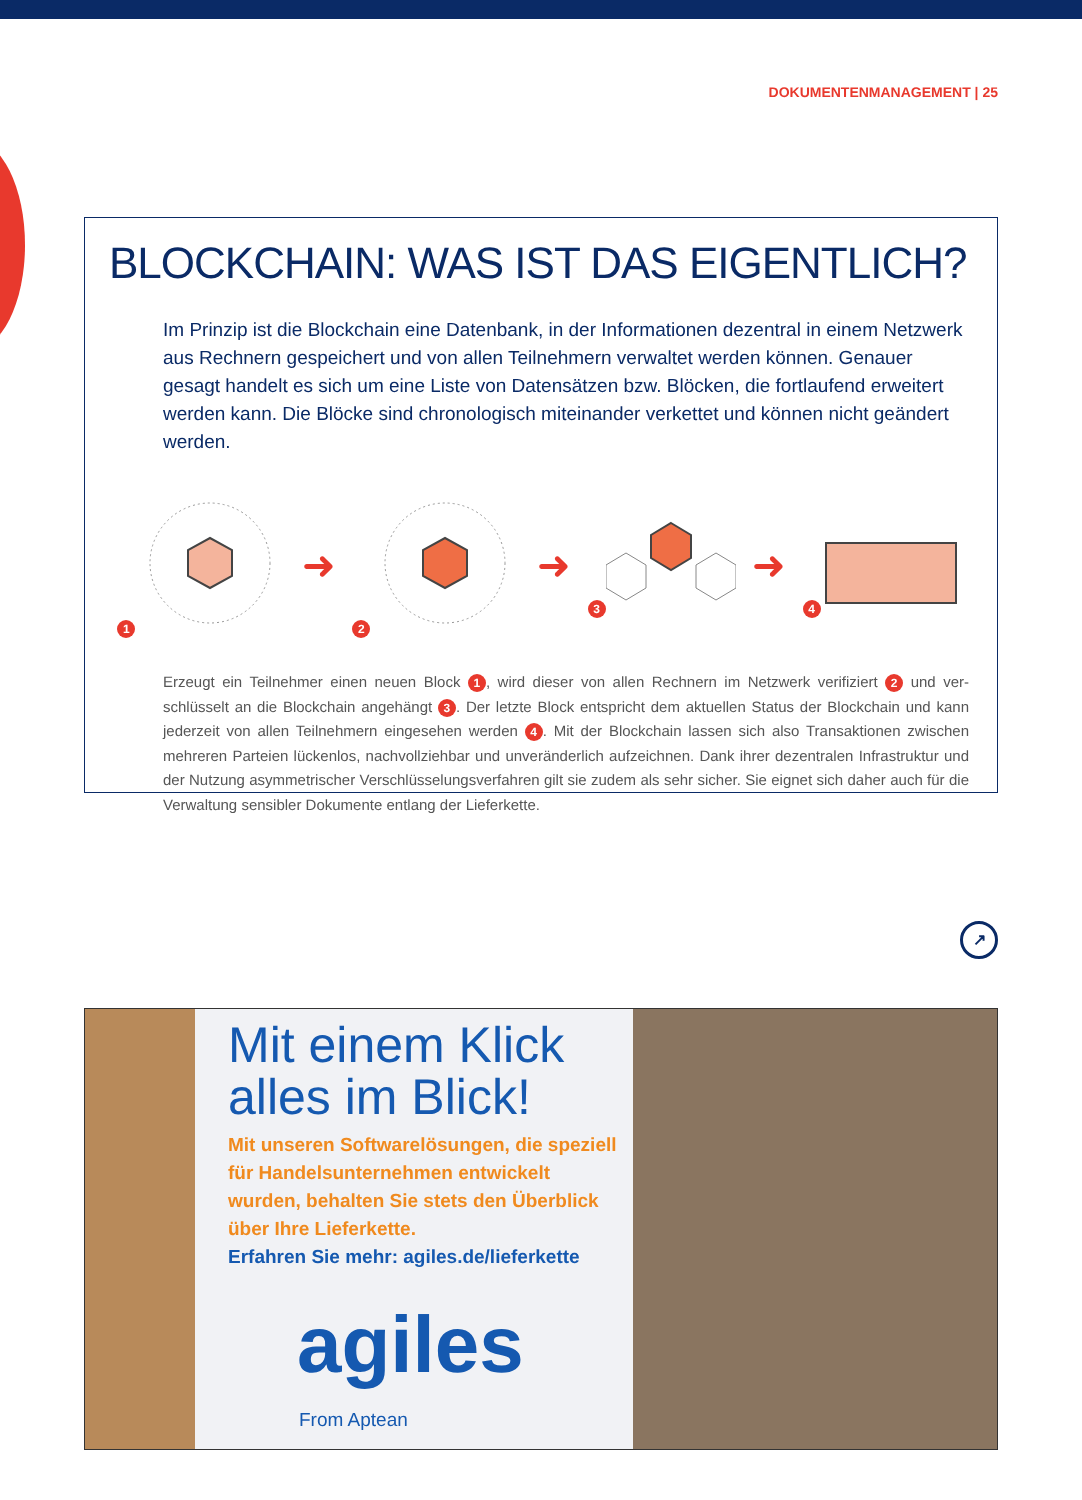DOKUMENTENMANAGEMENT | 25
BLOCKCHAIN: WAS IST DAS EIGENTLICH?
Im Prinzip ist die Blockchain eine Datenbank, in der Informationen dezentral in einem Netzwerk aus Rechnern gespeichert und von allen Teilnehmern verwaltet werden können. Genauer gesagt handelt es sich um eine Liste von Datensätzen bzw. Blöcken, die fortlaufend erweitert werden kann. Die Blöcke sind chronologisch miteinander verkettet und können nicht geändert werden.
1
➜
2
➜
3
➜
4
Erzeugt ein Teilnehmer einen neuen Block 1, wird dieser von allen Rechnern im Netzwerk verifiziert 2 und ver-schlüsselt an die Blockchain angehängt 3. Der letzte Block entspricht dem aktuellen Status der Blockchain und kann jederzeit von allen Teilnehmern eingesehen werden 4. Mit der Blockchain lassen sich also Transaktionen zwischen mehreren Parteien lückenlos, nachvollziehbar und unveränderlich aufzeichnen. Dank ihrer dezentralen Infrastruktur und der Nutzung asymmetrischer Verschlüsselungsverfahren gilt sie zudem als sehr sicher. Sie eignet sich daher auch für die Verwaltung sensibler Dokumente entlang der Lieferkette.
↗
Mit einem Klick alles im Blick!
Mit unseren Softwarelösungen, die speziell für Handelsunternehmen entwickelt wurden, behalten Sie stets den Überblick über Ihre Lieferkette.
Erfahren Sie mehr: agiles.de/lieferkette
agiles
From Aptean